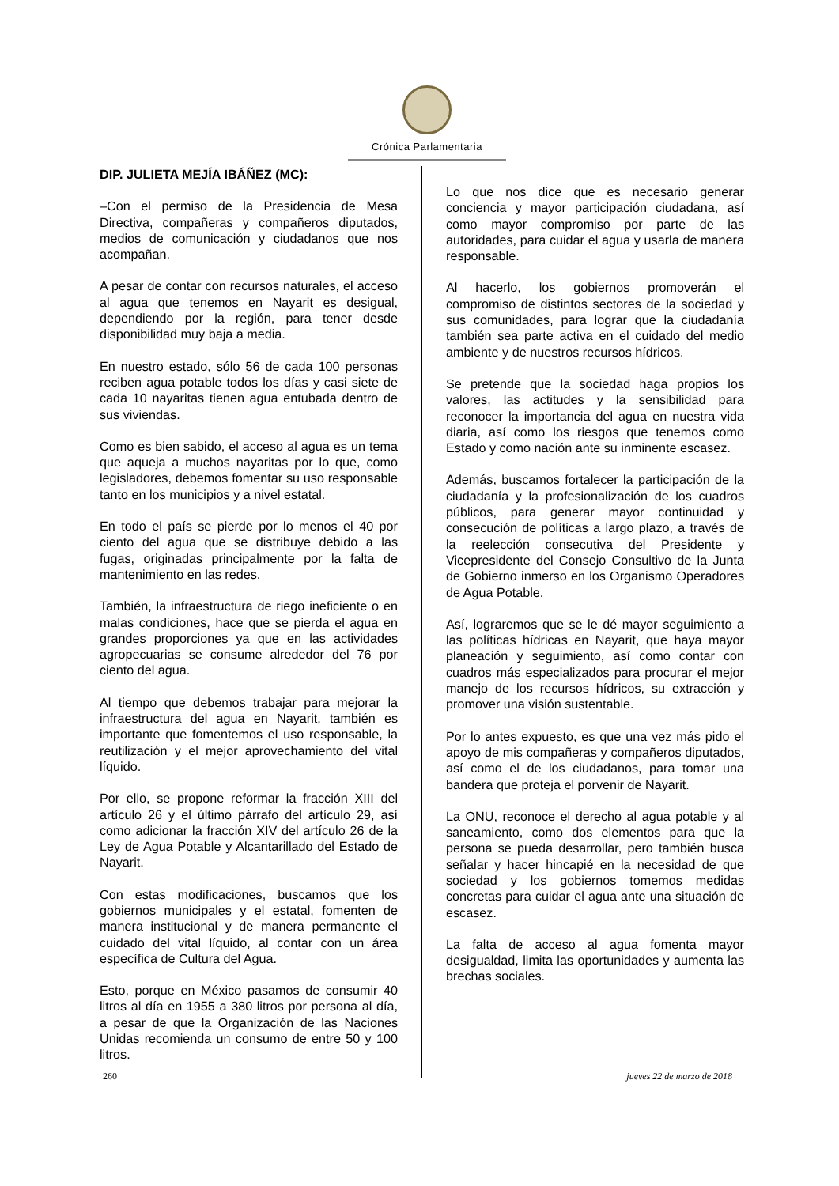Crónica Parlamentaria
DIP. JULIETA MEJÍA IBÁÑEZ (MC):
–Con el permiso de la Presidencia de Mesa Directiva, compañeras y compañeros diputados, medios de comunicación y ciudadanos que nos acompañan.
A pesar de contar con recursos naturales, el acceso al agua que tenemos en Nayarit es desigual, dependiendo por la región, para tener desde disponibilidad muy baja a media.
En nuestro estado, sólo 56 de cada 100 personas reciben agua potable todos los días y casi siete de cada 10 nayaritas tienen agua entubada dentro de sus viviendas.
Como es bien sabido, el acceso al agua es un tema que aqueja a muchos nayaritas por lo que, como legisladores, debemos fomentar su uso responsable tanto en los municipios y a nivel estatal.
En todo el país se pierde por lo menos el 40 por ciento del agua que se distribuye debido a las fugas, originadas principalmente por la falta de mantenimiento en las redes.
También, la infraestructura de riego ineficiente o en malas condiciones, hace que se pierda el agua en grandes proporciones ya que en las actividades agropecuarias se consume alrededor del 76 por ciento del agua.
Al tiempo que debemos trabajar para mejorar la infraestructura del agua en Nayarit, también es importante que fomentemos el uso responsable, la reutilización y el mejor aprovechamiento del vital líquido.
Por ello, se propone reformar la fracción XIII del artículo 26 y el último párrafo del artículo 29, así como adicionar la fracción XIV del artículo 26 de la Ley de Agua Potable y Alcantarillado del Estado de Nayarit.
Con estas modificaciones, buscamos que los gobiernos municipales y el estatal, fomenten de manera institucional y de manera permanente el cuidado del vital líquido, al contar con un área específica de Cultura del Agua.
Esto, porque en México pasamos de consumir 40 litros al día en 1955 a 380 litros por persona al día, a pesar de que la Organización de las Naciones Unidas recomienda un consumo de entre 50 y 100 litros.
Lo que nos dice que es necesario generar conciencia y mayor participación ciudadana, así como mayor compromiso por parte de las autoridades, para cuidar el agua y usarla de manera responsable.
Al hacerlo, los gobiernos promoverán el compromiso de distintos sectores de la sociedad y sus comunidades, para lograr que la ciudadanía también sea parte activa en el cuidado del medio ambiente y de nuestros recursos hídricos.
Se pretende que la sociedad haga propios los valores, las actitudes y la sensibilidad para reconocer la importancia del agua en nuestra vida diaria, así como los riesgos que tenemos como Estado y como nación ante su inminente escasez.
Además, buscamos fortalecer la participación de la ciudadanía y la profesionalización de los cuadros públicos, para generar mayor continuidad y consecución de políticas a largo plazo, a través de la reelección consecutiva del Presidente y Vicepresidente del Consejo Consultivo de la Junta de Gobierno inmerso en los Organismo Operadores de Agua Potable.
Así, lograremos que se le dé mayor seguimiento a las políticas hídricas en Nayarit, que haya mayor planeación y seguimiento, así como contar con cuadros más especializados para procurar el mejor manejo de los recursos hídricos, su extracción y promover una visión sustentable.
Por lo antes expuesto, es que una vez más pido el apoyo de mis compañeras y compañeros diputados, así como el de los ciudadanos, para tomar una bandera que proteja el porvenir de Nayarit.
La ONU, reconoce el derecho al agua potable y al saneamiento, como dos elementos para que la persona se pueda desarrollar, pero también busca señalar y hacer hincapié en la necesidad de que sociedad y los gobiernos tomemos medidas concretas para cuidar el agua ante una situación de escasez.
La falta de acceso al agua fomenta mayor desigualdad, limita las oportunidades y aumenta las brechas sociales.
260 jueves 22 de marzo de 2018